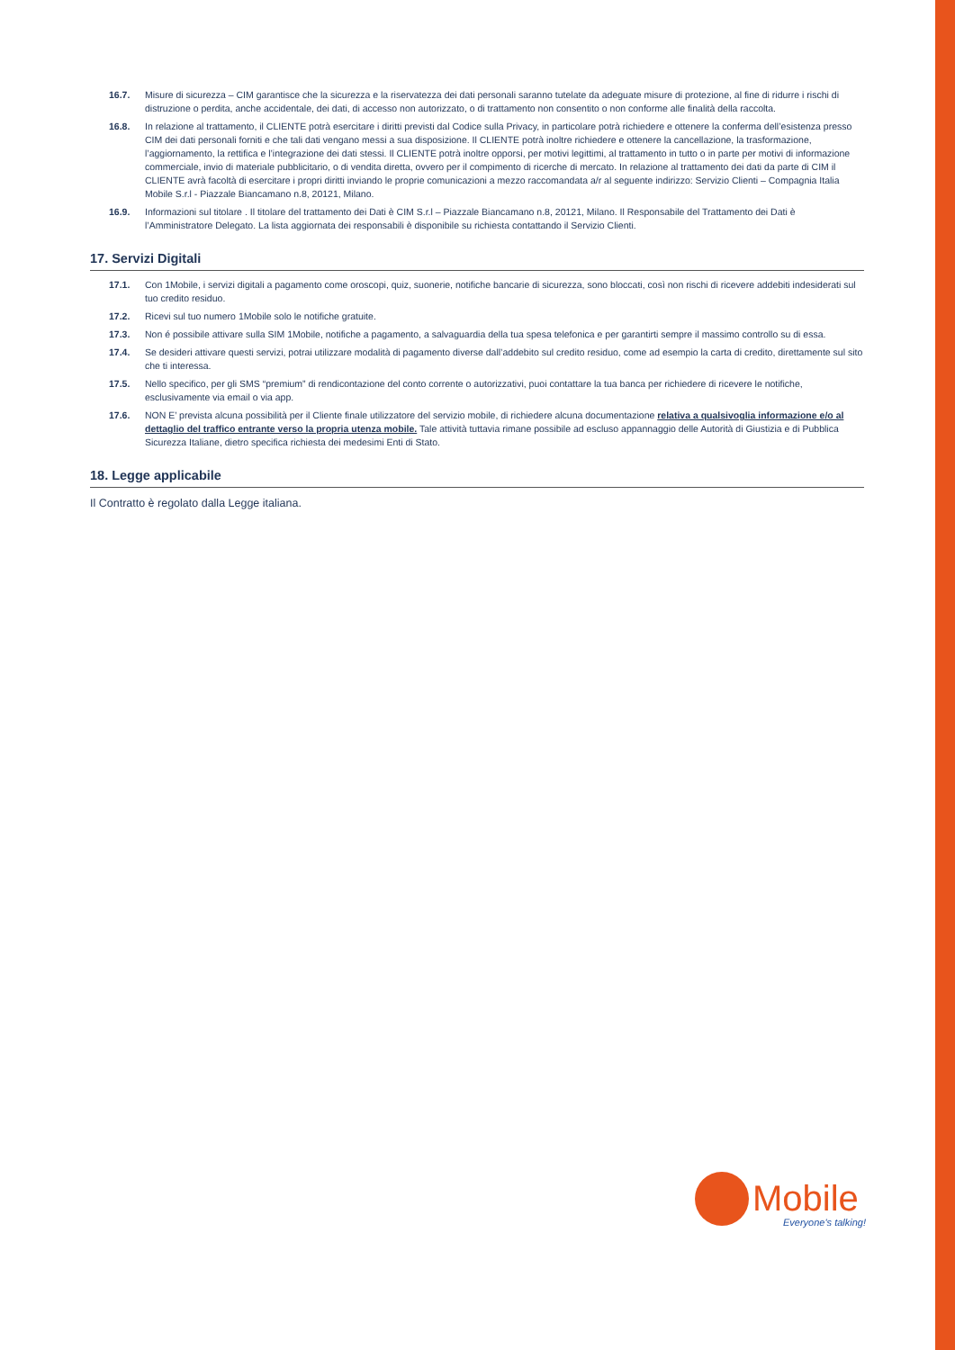16.7. Misure di sicurezza – CIM garantisce che la sicurezza e la riservatezza dei dati personali saranno tutelate da adeguate misure di protezione, al fine di ridurre i rischi di distruzione o perdita, anche accidentale, dei dati, di accesso non autorizzato, o di trattamento non consentito o non conforme alle finalità della raccolta.
16.8. In relazione al trattamento, il CLIENTE potrà esercitare i diritti previsti dal Codice sulla Privacy, in particolare potrà richiedere e ottenere la conferma dell’esistenza presso CIM dei dati personali forniti e che tali dati vengano messi a sua disposizione. Il CLIENTE potrà inoltre richiedere e ottenere la cancellazione, la trasformazione, l’aggiornamento, la rettifica e l’integrazione dei dati stessi. Il CLIENTE potrà inoltre opporsi, per motivi legittimi, al trattamento in tutto o in parte per motivi di informazione commerciale, invio di materiale pubblicitario, o di vendita diretta, ovvero per il compimento di ricerche di mercato. In relazione al trattamento dei dati da parte di CIM il CLIENTE avrà facoltà di esercitare i propri diritti inviando le proprie comunicazioni a mezzo raccomandata a/r al seguente indirizzo: Servizio Clienti – Compagnia Italia Mobile S.r.l - Piazzale Biancamano n.8, 20121, Milano.
16.9. Informazioni sul titolare . Il titolare del trattamento dei Dati è CIM S.r.l – Piazzale Biancamano n.8, 20121, Milano. Il Responsabile del Trattamento dei Dati è l’Amministratore Delegato. La lista aggiornata dei responsabili è disponibile su richiesta contattando il Servizio Clienti.
17. Servizi Digitali
17.1. Con 1Mobile, i servizi digitali a pagamento come oroscopi, quiz, suonerie, notifiche bancarie di sicurezza, sono bloccati, così non rischi di ricevere addebiti indesiderati sul tuo credito residuo.
17.2. Ricevi sul tuo numero 1Mobile solo le notifiche gratuite.
17.3. Non é possibile attivare sulla SIM 1Mobile, notifiche a pagamento, a salvaguardia della tua spesa telefonica e per garantirti sempre il massimo controllo su di essa.
17.4. Se desideri attivare questi servizi, potrai utilizzare modalità di pagamento diverse dall’addebito sul credito residuo, come ad esempio la carta di credito, direttamente sul sito che ti interessa.
17.5. Nello specifico, per gli SMS “premium” di rendicontazione del conto corrente o autorizzativi, puoi contattare la tua banca per richiedere di ricevere le notifiche, esclusivamente via email o via app.
17.6. NON E’ prevista alcuna possibilità per il Cliente finale utilizzatore del servizio mobile, di richiedere alcuna documentazione relativa a qualsivoglia informazione e/o al dettaglio del traffico entrante verso la propria utenza mobile. Tale attività tuttavia rimane possibile ad escluso appannaggio delle Autorità di Giustizia e di Pubblica Sicurezza Italiane, dietro specifica richiesta dei medesimi Enti di Stato.
18. Legge applicabile
Il Contratto è regolato dalla Legge italiana.
Mobile
Everyone's talking!